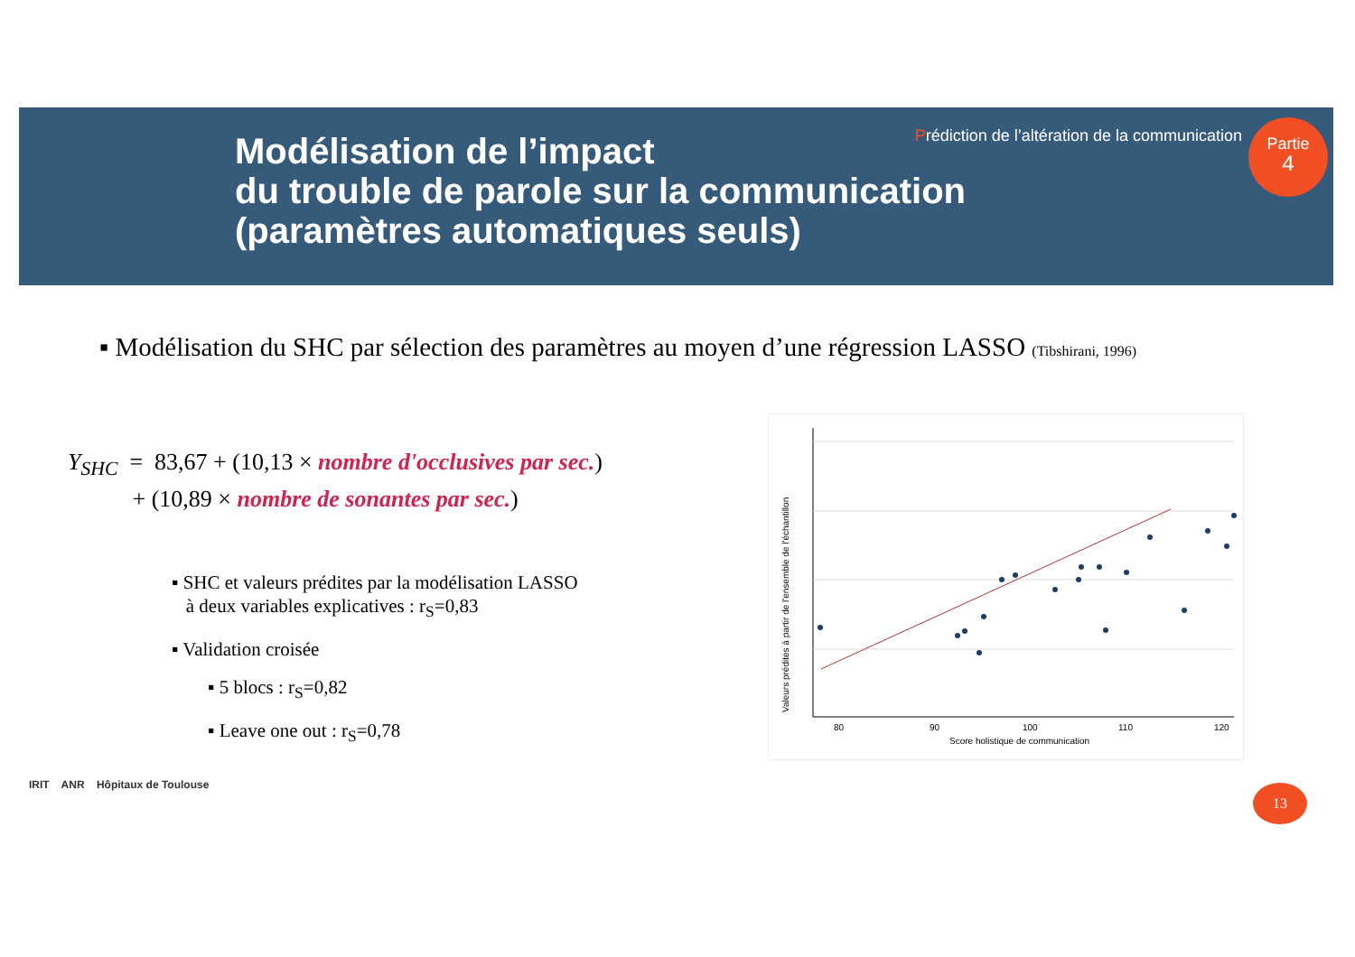Modélisation de l’impact
du trouble de parole sur la communication
(paramètres automatiques seuls)
Prédiction de l’altération de la communication
Partie
4
▪ Modélisation du SHC par sélection des paramètres au moyen d’une régression LASSO (Tibshirani, 1996)
Y<sub>SHC</sub> = 83,67 + (10,13 × nombre d'occlusives par sec.)
+ (10,89 × nombre de sonantes par sec.)
▪ SHC et valeurs prédites par la modélisation LASSO
à deux variables explicatives : r<sub>S</sub>=0,83
▪ Validation croisée
▪ 5 blocs : r<sub>S</sub>=0,82
▪ Leave one out : r<sub>S</sub>=0,78
80
90
100
110
120
Score holistique de communication
Valeurs prédites à partir de l'ensemble de l'échantillon
IRIT ANR Hôpitaux de Toulouse
13